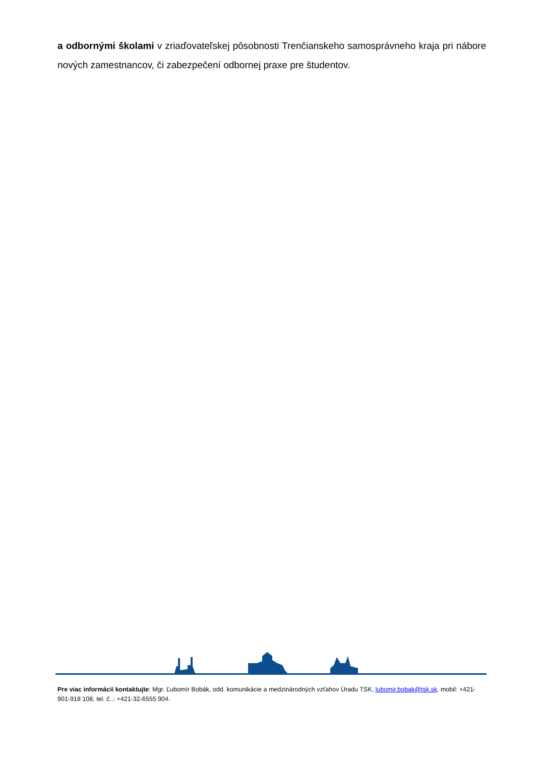a odbornými školami v zriaďovateľskej pôsobnosti Trenčianskeho samosprávneho kraja pri nábore nových zamestnancov, či zabezpečení odbornej praxe pre študentov.
Pre viac informácií kontaktujte: Mgr. Ľubomír Bobák, odd. komunikácie a medzinárodných vzťahov Úradu TSK, lubomir.bobak@tsk.sk, mobil: +421-901-918 108, tel. č..: +421-32-6555 904.